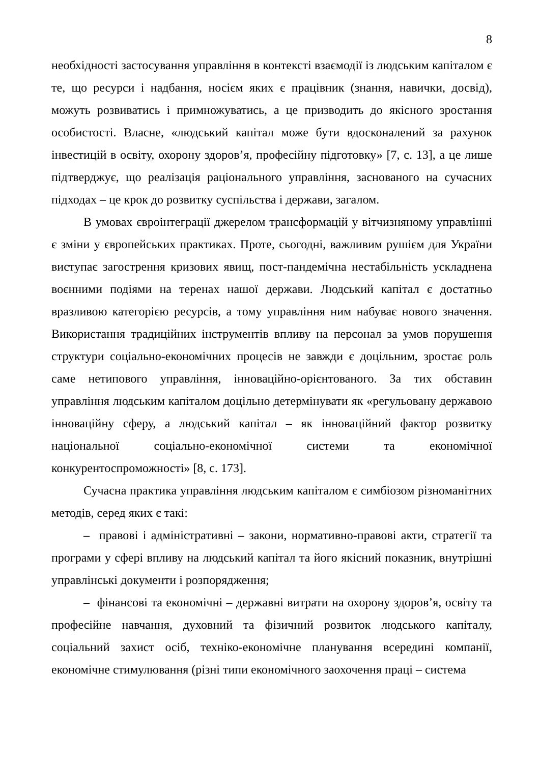8
необхідності застосування управління в контексті взаємодії із людським капіталом є те, що ресурси і надбання, носієм яких є працівник (знання, навички, досвід), можуть розвиватись і примножуватись, а це призводить до якісного зростання особистості. Власне, «людський капітал може бути вдосконалений за рахунок інвестицій в освіту, охорону здоров’я, професійну підготовку» [7, с. 13], а це лише підтверджує, що реалізація раціонального управління, заснованого на сучасних підходах – це крок до розвитку суспільства і держави, загалом.
В умовах євроінтеграції джерелом трансформацій у вітчизняному управлінні є зміни у європейських практиках. Проте, сьогодні, важливим рушієм для України виступає загострення кризових явищ, пост-пандемічна нестабільність ускладнена воєнними подіями на теренах нашої держави. Людський капітал є достатньо вразливою категорією ресурсів, а тому управління ним набуває нового значення. Використання традиційних інструментів впливу на персонал за умов порушення структури соціально-економічних процесів не завжди є доцільним, зростає роль саме нетипового управління, інноваційно-орієнтованого. За тих обставин управління людським капіталом доцільно детермінувати як «регульовану державою інноваційну сферу, а людський капітал – як інноваційний фактор розвитку національної соціально-економічної системи та економічної конкурентоспроможності» [8, с. 173].
Сучасна практика управління людським капіталом є симбіозом різноманітних методів, серед яких є такі:
– правові і адміністративні – закони, нормативно-правові акти, стратегії та програми у сфері впливу на людський капітал та його якісний показник, внутрішні управлінські документи і розпорядження;
– фінансові та економічні – державні витрати на охорону здоров’я, освіту та професійне навчання, духовний та фізичний розвиток людського капіталу, соціальний захист осіб, техніко-економічне планування всередині компанії, економічне стимулювання (різні типи економічного заохочення праці – система